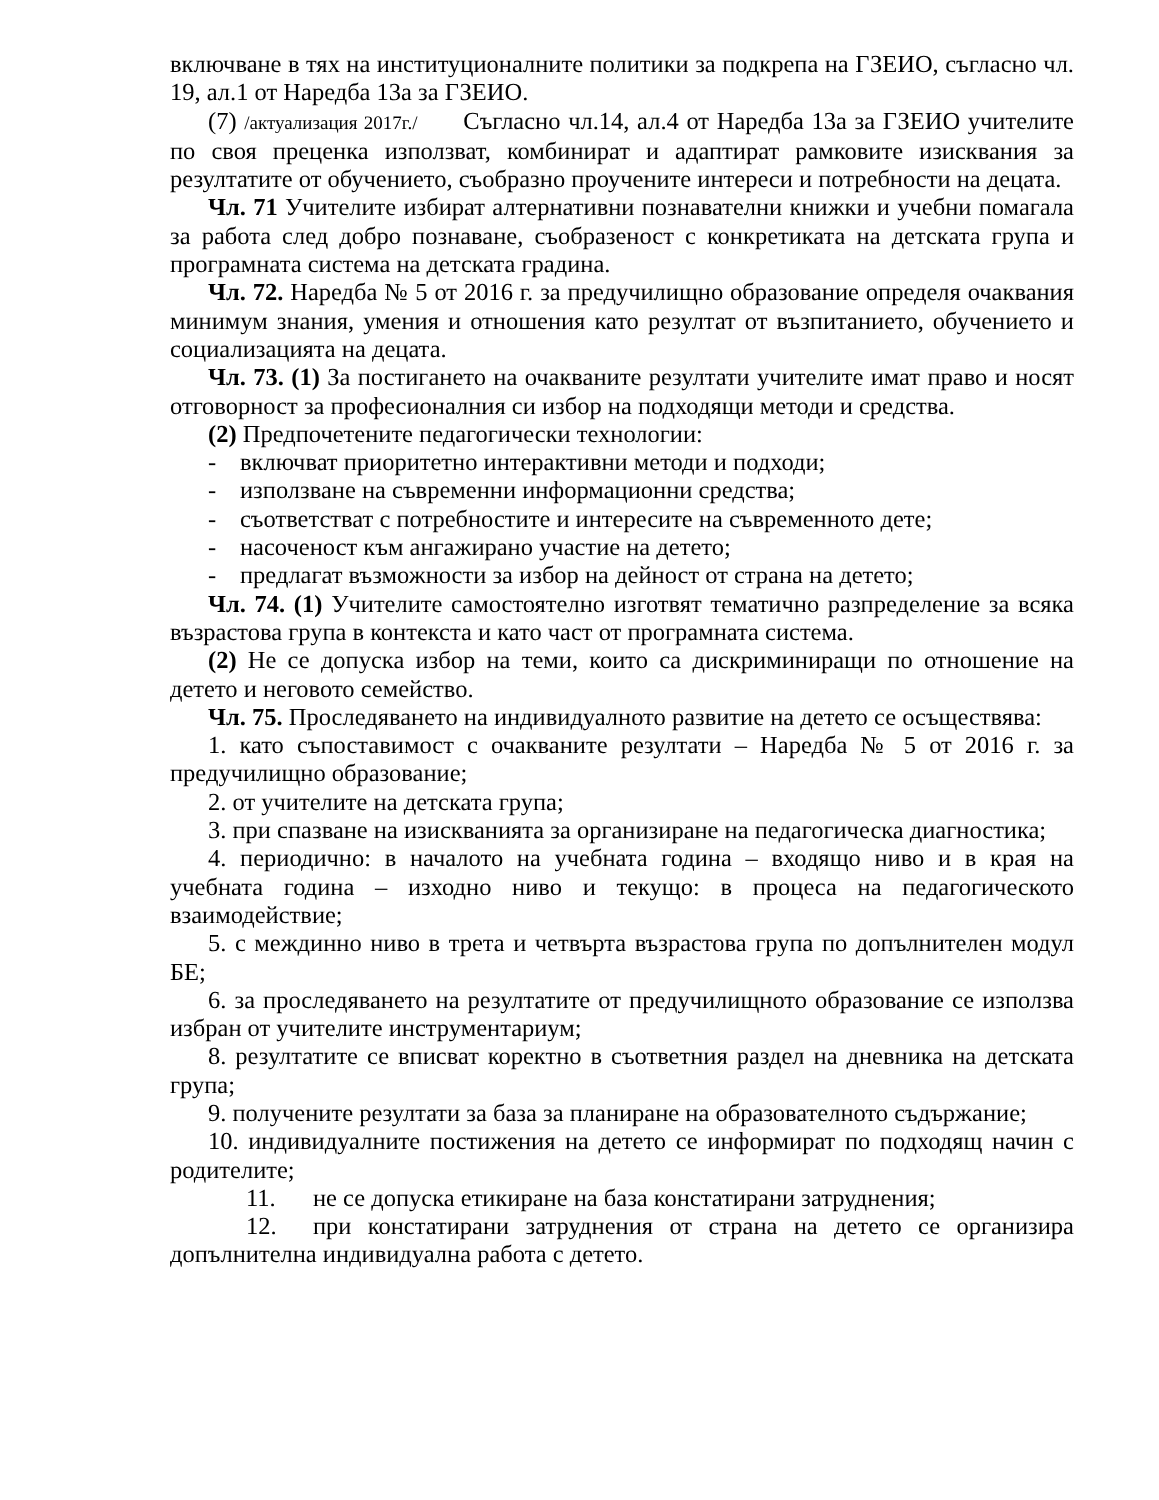включване в тях на институционалните политики за подкрепа на ГЗЕИО, съгласно чл. 19, ал.1 от Наредба 13а за ГЗЕИО.
(7) /актуализация 2017г./ Съгласно чл.14, ал.4 от Наредба 13а за ГЗЕИО учителите по своя преценка използват, комбинират и адаптират рамковите изисквания за резултатите от обучението, съобразно проучените интереси и потребности на децата.
Чл. 71 Учителите избират алтернативни познавателни книжки и учебни помагала за работа след добро познаване, съобразеност с конкретиката на детската група и програмната система на детската градина.
Чл. 72. Наредба № 5 от 2016 г. за предучилищно образование определя очаквания минимум знания, умения и отношения като резултат от възпитанието, обучението и социализацията на децата.
Чл. 73. (1) За постигането на очакваните резултати учителите имат право и носят отговорност за професионалния си избор на подходящи методи и средства.
(2) Предпочетените педагогически технологии:
- включват приоритетно интерактивни методи и подходи;
- използване на съвременни информационни средства;
- съответстват с потребностите и интересите на съвременното дете;
- насоченост към ангажирано участие на детето;
- предлагат възможности за избор на дейност от страна на детето;
Чл. 74. (1) Учителите самостоятелно изготвят тематично разпределение за всяка възрастова група в контекста и като част от програмната система.
(2) Не се допуска избор на теми, които са дискриминиращи по отношение на детето и неговото семейство.
Чл. 75. Проследяването на индивидуалното развитие на детето се осъществява:
1. като съпоставимост с очакваните резултати – Наредба № 5 от 2016 г. за предучилищно образование;
2. от учителите на детската група;
3. при спазване на изискванията за организиране на педагогическа диагностика;
4. периодично: в началото на учебната година – входящо ниво и в края на учебната година – изходно ниво и текущо: в процеса на педагогическото взаимодействие;
5. с междинно ниво в трета и четвърта възрастова група по допълнителен модул БЕ;
6. за проследяването на резултатите от предучилищното образование се използва избран от учителите инструментариум;
8. резултатите се вписват коректно в съответния раздел на дневника на детската група;
9. получените резултати за база за планиране на образователното съдържание;
10. индивидуалните постижения на детето се информират по подходящ начин с родителите;
11. не се допуска етикиране на база констатирани затруднения;
12. при констатирани затруднения от страна на детето се организира допълнителна индивидуална работа с детето.